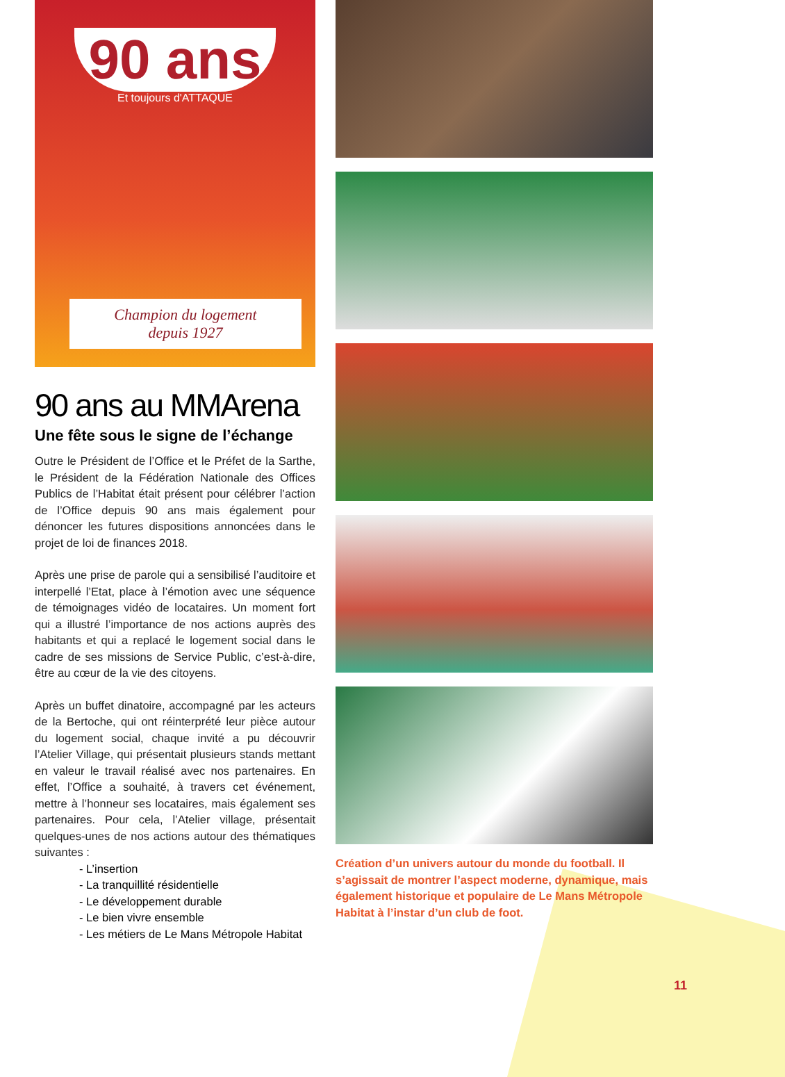90 ans
Et toujours d'ATTAQUE
Champion du logement
depuis 1927
90 ans au MMArena
Une fête sous le signe de l’échange
Outre le Président de l’Office et le Préfet de la Sarthe, le Président de la Fédération Nationale des Offices Publics de l’Habitat était présent pour célébrer l’action de l’Office depuis 90 ans mais également pour dénoncer les futures dispositions annoncées dans le projet de loi de finances 2018.
Après une prise de parole qui a sensibilisé l’auditoire et interpellé l’Etat, place à l’émotion avec une séquence de témoignages vidéo de locataires. Un moment fort qui a illustré l’importance de nos actions auprès des habitants et qui a replacé le logement social dans le cadre de ses missions de Service Public, c’est-à-dire, être au cœur de la vie des citoyens.
Après un buffet dinatoire, accompagné par les acteurs de la Bertoche, qui ont réinterprété leur pièce autour du logement social, chaque invité a pu découvrir l’Atelier Village, qui présentait plusieurs stands mettant en valeur le travail réalisé avec nos partenaires. En effet, l’Office a souhaité, à travers cet événement, mettre à l’honneur ses locataires, mais également ses partenaires. Pour cela, l’Atelier village, présentait quelques-unes de nos actions autour des thématiques suivantes :
- L’insertion
- La tranquillité résidentielle
- Le développement durable
- Le bien vivre ensemble
- Les métiers de Le Mans Métropole Habitat
Création d’un univers autour du monde du football. Il s’agissait de montrer l’aspect moderne, dynamique, mais également historique et populaire de Le Mans Métropole Habitat à l’instar d’un club de foot.
11